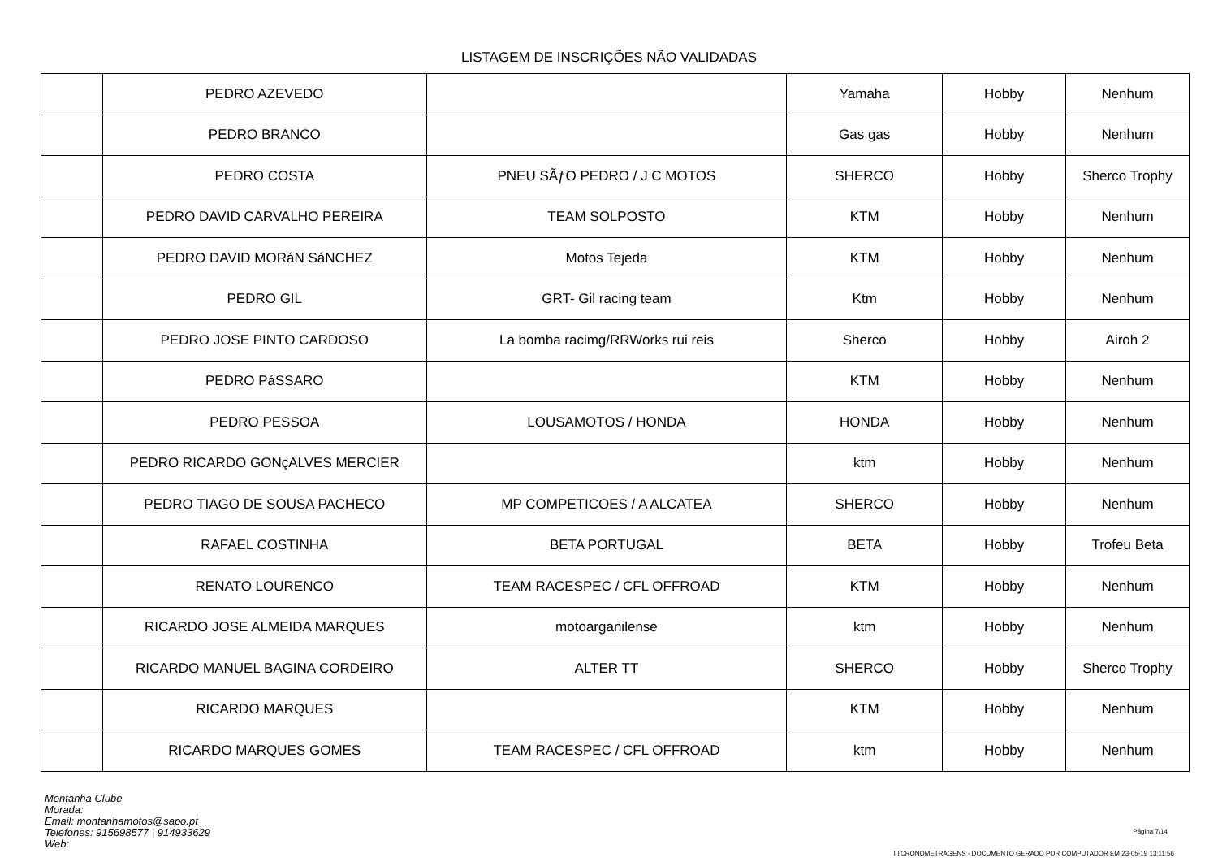LISTAGEM DE INSCRIÇÕES NÃO VALIDADAS
| | PEDRO AZEVEDO | | Yamaha | Hobby | Nenhum |
| | PEDRO BRANCO | | Gas gas | Hobby | Nenhum |
| | PEDRO COSTA | PNEU SÃƒO PEDRO / J C MOTOS | SHERCO | Hobby | Sherco Trophy |
| | PEDRO DAVID CARVALHO PEREIRA | TEAM SOLPOSTO | KTM | Hobby | Nenhum |
| | PEDRO DAVID MORáN SáNCHEZ | Motos Tejeda | KTM | Hobby | Nenhum |
| | PEDRO GIL | GRT- Gil racing team | Ktm | Hobby | Nenhum |
| | PEDRO JOSE PINTO CARDOSO | La bomba racimg/RRWorks rui reis | Sherco | Hobby | Airoh 2 |
| | PEDRO PáSSARO | | KTM | Hobby | Nenhum |
| | PEDRO PESSOA | LOUSAMOTOS / HONDA | HONDA | Hobby | Nenhum |
| | PEDRO RICARDO GONçALVES MERCIER | | ktm | Hobby | Nenhum |
| | PEDRO TIAGO DE SOUSA PACHECO | MP COMPETICOES / A ALCATEA | SHERCO | Hobby | Nenhum |
| | RAFAEL COSTINHA | BETA PORTUGAL | BETA | Hobby | Trofeu Beta |
| | RENATO LOURENCO | TEAM RACESPEC / CFL OFFROAD | KTM | Hobby | Nenhum |
| | RICARDO JOSE ALMEIDA MARQUES | motoarganilense | ktm | Hobby | Nenhum |
| | RICARDO MANUEL BAGINA CORDEIRO | ALTER TT | SHERCO | Hobby | Sherco Trophy |
| | RICARDO MARQUES | | KTM | Hobby | Nenhum |
| | RICARDO MARQUES GOMES | TEAM RACESPEC / CFL OFFROAD | ktm | Hobby | Nenhum |
Montanha Clube
Morada:
Email: montanhamotos@sapo.pt
Telefones: 915698577 | 914933629
Web:
Página 7/14
TTCRONOMETRAGENS - DOCUMENTO GERADO POR COMPUTADOR EM 23-05-19 13:11:56